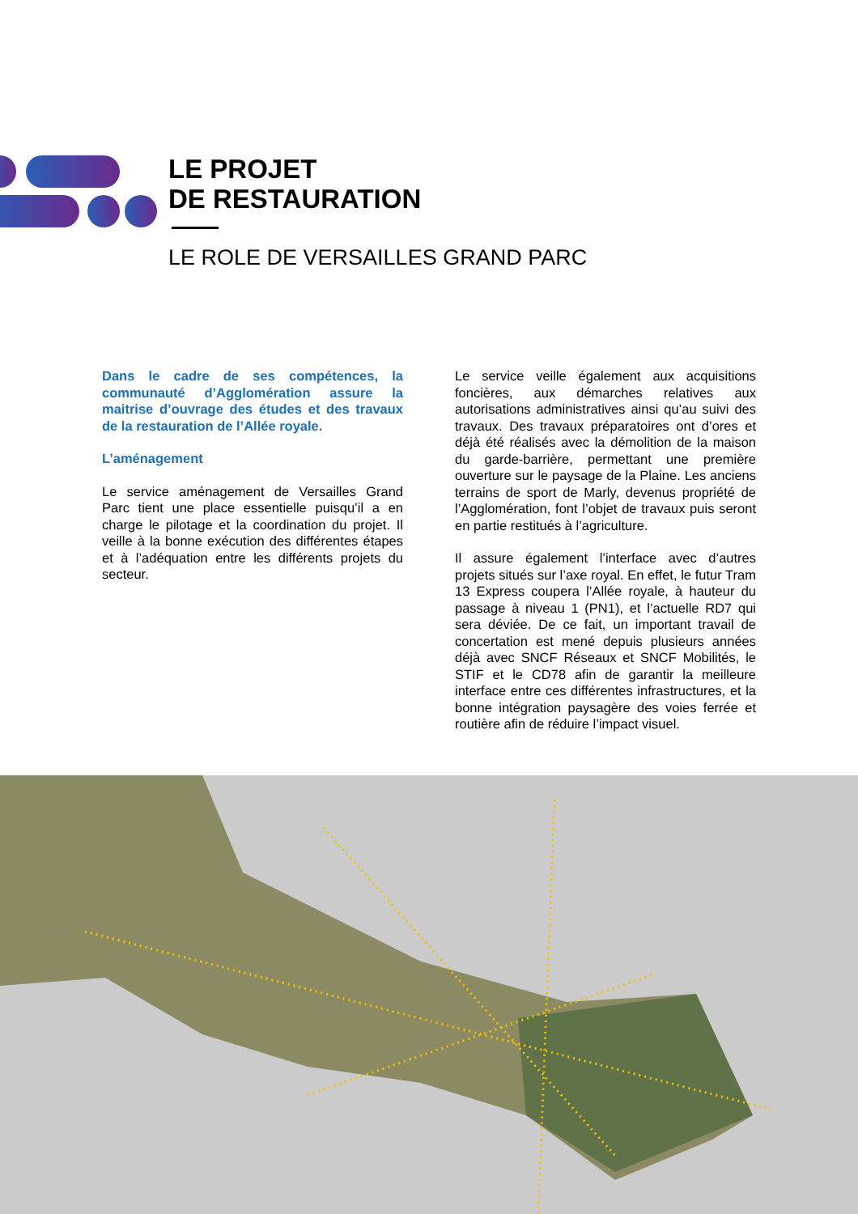LE PROJET
DE RESTAURATION
LE ROLE DE VERSAILLES GRAND PARC
Dans le cadre de ses compétences, la communauté d’Agglomération assure la maitrise d’ouvrage des études et des travaux de la restauration de l’Allée royale.
L’aménagement
Le service aménagement de Versailles Grand Parc tient une place essentielle puisqu’il a en charge le pilotage et la coordination du projet. Il veille à la bonne exécution des différentes étapes et à l’adéquation entre les différents projets du secteur.
Le service veille également aux acquisitions foncières, aux démarches relatives aux autorisations administratives ainsi qu’au suivi des travaux. Des travaux préparatoires ont d’ores et déjà été réalisés avec la démolition de la maison du garde-barrière, permettant une première ouverture sur le paysage de la Plaine. Les anciens terrains de sport de Marly, devenus propriété de l’Agglomération, font l’objet de travaux puis seront en partie restitués à l’agriculture.
Il assure également l’interface avec d’autres projets situés sur l’axe royal. En effet, le futur Tram 13 Express coupera l’Allée royale, à hauteur du passage à niveau 1 (PN1), et l’actuelle RD7 qui sera déviée. De ce fait, un important travail de concertation est mené depuis plusieurs années déjà avec SNCF Réseaux et SNCF Mobilités, le STIF et le CD78 afin de garantir la meilleure interface entre ces différentes infrastructures, et la bonne intégration paysagère des voies ferrée et routière afin de réduire l’impact visuel.